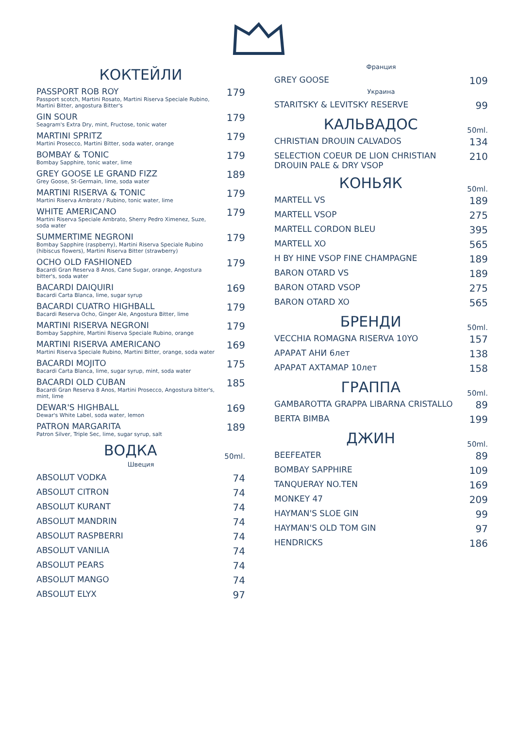КОКТЕЙЛИ
| PASSPORT ROB ROY Passport scotch, Martini Rosato, Martini Riserva Speciale Rubino, Martini Bitter, angostura Bitter's | 179 |
| GIN SOUR Seagram's Extra Dry, mint, Fructose, tonic water | 179 |
| MARTINI SPRITZ Martini Prosecco, Martini Bitter, soda water, orange | 179 |
| BOMBAY & TONIC Bombay Sapphire, tonic water, lime | 179 |
| GREY GOOSE LE GRAND FIZZ Grey Goose, St-Germain, lime, soda water | 189 |
| MARTINI RISERVA & TONIC Martini Riserva Ambrato / Rubino, tonic water, lime | 179 |
| WHITE AMERICANO Martini Riserva Speciale Ambrato, Sherry Pedro Ximenez, Suze, soda water | 179 |
| SUMMERTIME NEGRONI Bombay Sapphire (raspberry), Martini Riserva Speciale Rubino (hibiscus flowers), Martini Riserva Bitter (strawberry) | 179 |
| OCHO OLD FASHIONED Bacardi Gran Reserva 8 Anos, Cane Sugar, orange, Angostura bitter's, soda water | 179 |
| BACARDI DAIQUIRI Bacardi Carta Blanca, lime, sugar syrup | 169 |
| BACARDI CUATRO HIGHBALL Bacardi Reserva Ocho, Ginger Ale, Angostura Bitter, lime | 179 |
| MARTINI RISERVA NEGRONI Bombay Sapphire, Martini Riserva Speciale Rubino, orange | 179 |
| MARTINI RISERVA AMERICANO Martini Riserva Speciale Rubino, Martini Bitter, orange, soda water | 169 |
| BACARDI MOJITO Bacardi Carta Blanca, lime, sugar syrup, mint, soda water | 175 |
| BACARDI OLD CUBAN Bacardi Gran Reserva 8 Anos, Martini Prosecco, Angostura bitter's, mint, lime | 185 |
| DEWAR'S HIGHBALL Dewar's White Label, soda water, lemon | 169 |
| PATRON MARGARITA Patron Silver, Triple Sec, lime, sugar syrup, salt | 189 |
ВОДКА
50ml.
Швеция
| ABSOLUT VODKA | 74 |
| ABSOLUT CITRON | 74 |
| ABSOLUT KURANT | 74 |
| ABSOLUT MANDRIN | 74 |
| ABSOLUT RASPBERRI | 74 |
| ABSOLUT VANILIA | 74 |
| ABSOLUT PEARS | 74 |
| ABSOLUT MANGO | 74 |
| ABSOLUT ELYX | 97 |
Франция
| GREY GOOSE | 109 |
Украина
| STARITSKY & LEVITSKY RESERVE | 99 |
КАЛЬВАДОС
50ml.
| CHRISTIAN DROUIN CALVADOS | 134 |
| SELECTION COEUR DE LION CHRISTIAN DROUIN PALE & DRY VSOP | 210 |
КОНЬЯК
50ml.
| MARTELL VS | 189 |
| MARTELL VSOP | 275 |
| MARTELL CORDON BLEU | 395 |
| MARTELL XO | 565 |
| H BY HINE VSOP FINE CHAMPAGNE | 189 |
| BARON OTARD VS | 189 |
| BARON OTARD VSOP | 275 |
| BARON OTARD XO | 565 |
БРЕНДИ
50ml.
| VECCHIA ROMAGNA RISERVA 10YO | 157 |
| АРАРАТ АНИ 6лет | 138 |
| АРАРАТ АХТАМАР 10лет | 158 |
ГРАППА
50ml.
| GAMBAROTTA GRAPPA LIBARNA CRISTALLO | 89 |
| BERTA BIMBA | 199 |
ДЖИН
50ml.
| BEEFEATER | 89 |
| BOMBAY SAPPHIRE | 109 |
| TANQUERAY NO.TEN | 169 |
| MONKEY 47 | 209 |
| HAYMAN'S SLOE GIN | 99 |
| HAYMAN'S OLD TOM GIN | 97 |
| HENDRICKS | 186 |